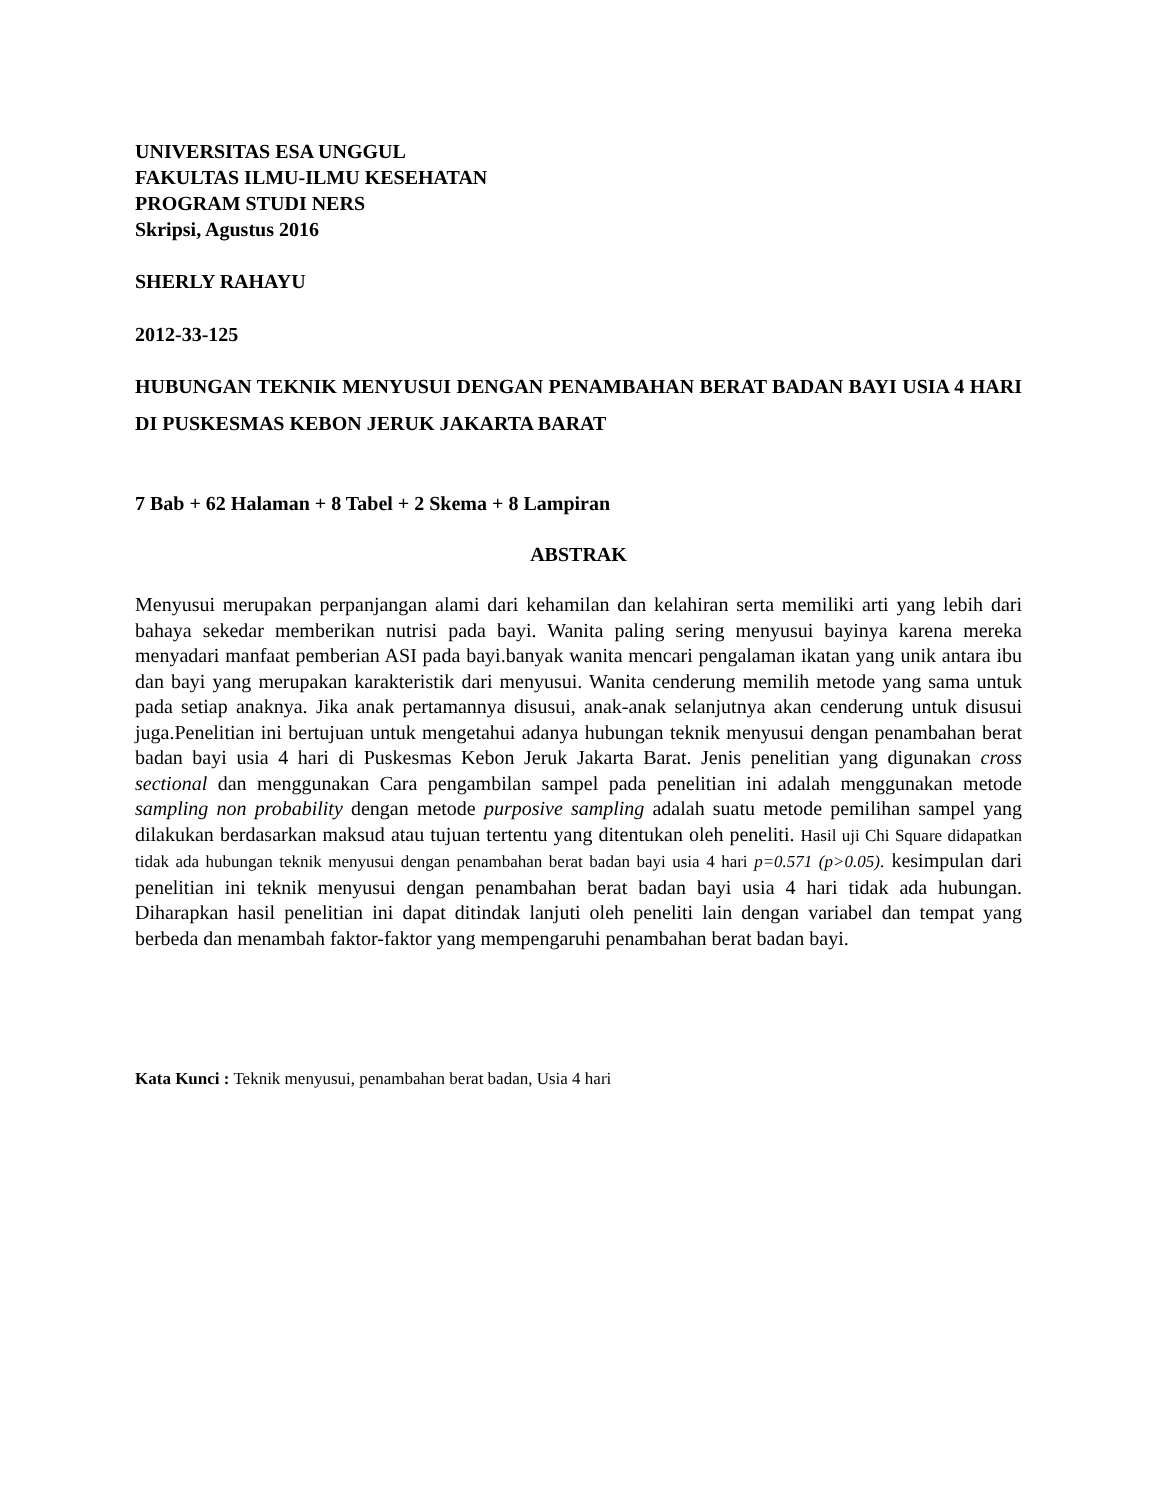UNIVERSITAS ESA UNGGUL
FAKULTAS ILMU-ILMU KESEHATAN
PROGRAM STUDI NERS
Skripsi, Agustus 2016
SHERLY RAHAYU
2012-33-125
HUBUNGAN TEKNIK MENYUSUI DENGAN PENAMBAHAN BERAT BADAN BAYI USIA 4 HARI DI PUSKESMAS KEBON JERUK JAKARTA BARAT
7 Bab + 62 Halaman + 8 Tabel + 2 Skema + 8 Lampiran
ABSTRAK
Menyusui merupakan perpanjangan alami dari kehamilan dan kelahiran serta memiliki arti yang lebih dari bahaya sekedar memberikan nutrisi pada bayi. Wanita paling sering menyusui bayinya karena mereka menyadari manfaat pemberian ASI pada bayi.banyak wanita mencari pengalaman ikatan yang unik antara ibu dan bayi yang merupakan karakteristik dari menyusui. Wanita cenderung memilih metode yang sama untuk pada setiap anaknya. Jika anak pertamannya disusui, anak-anak selanjutnya akan cenderung untuk disusui juga.Penelitian ini bertujuan untuk mengetahui adanya hubungan teknik menyusui dengan penambahan berat badan bayi usia 4 hari di Puskesmas Kebon Jeruk Jakarta Barat. Jenis penelitian yang digunakan cross sectional dan menggunakan Cara pengambilan sampel pada penelitian ini adalah menggunakan metode sampling non probability dengan metode purposive sampling adalah suatu metode pemilihan sampel yang dilakukan berdasarkan maksud atau tujuan tertentu yang ditentukan oleh peneliti. Hasil uji Chi Square didapatkan tidak ada hubungan teknik menyusui dengan penambahan berat badan bayi usia 4 hari p=0.571 (p>0.05). kesimpulan dari penelitian ini teknik menyusui dengan penambahan berat badan bayi usia 4 hari tidak ada hubungan. Diharapkan hasil penelitian ini dapat ditindak lanjuti oleh peneliti lain dengan variabel dan tempat yang berbeda dan menambah faktor-faktor yang mempengaruhi penambahan berat badan bayi.
Kata Kunci : Teknik menyusui, penambahan berat badan, Usia 4 hari